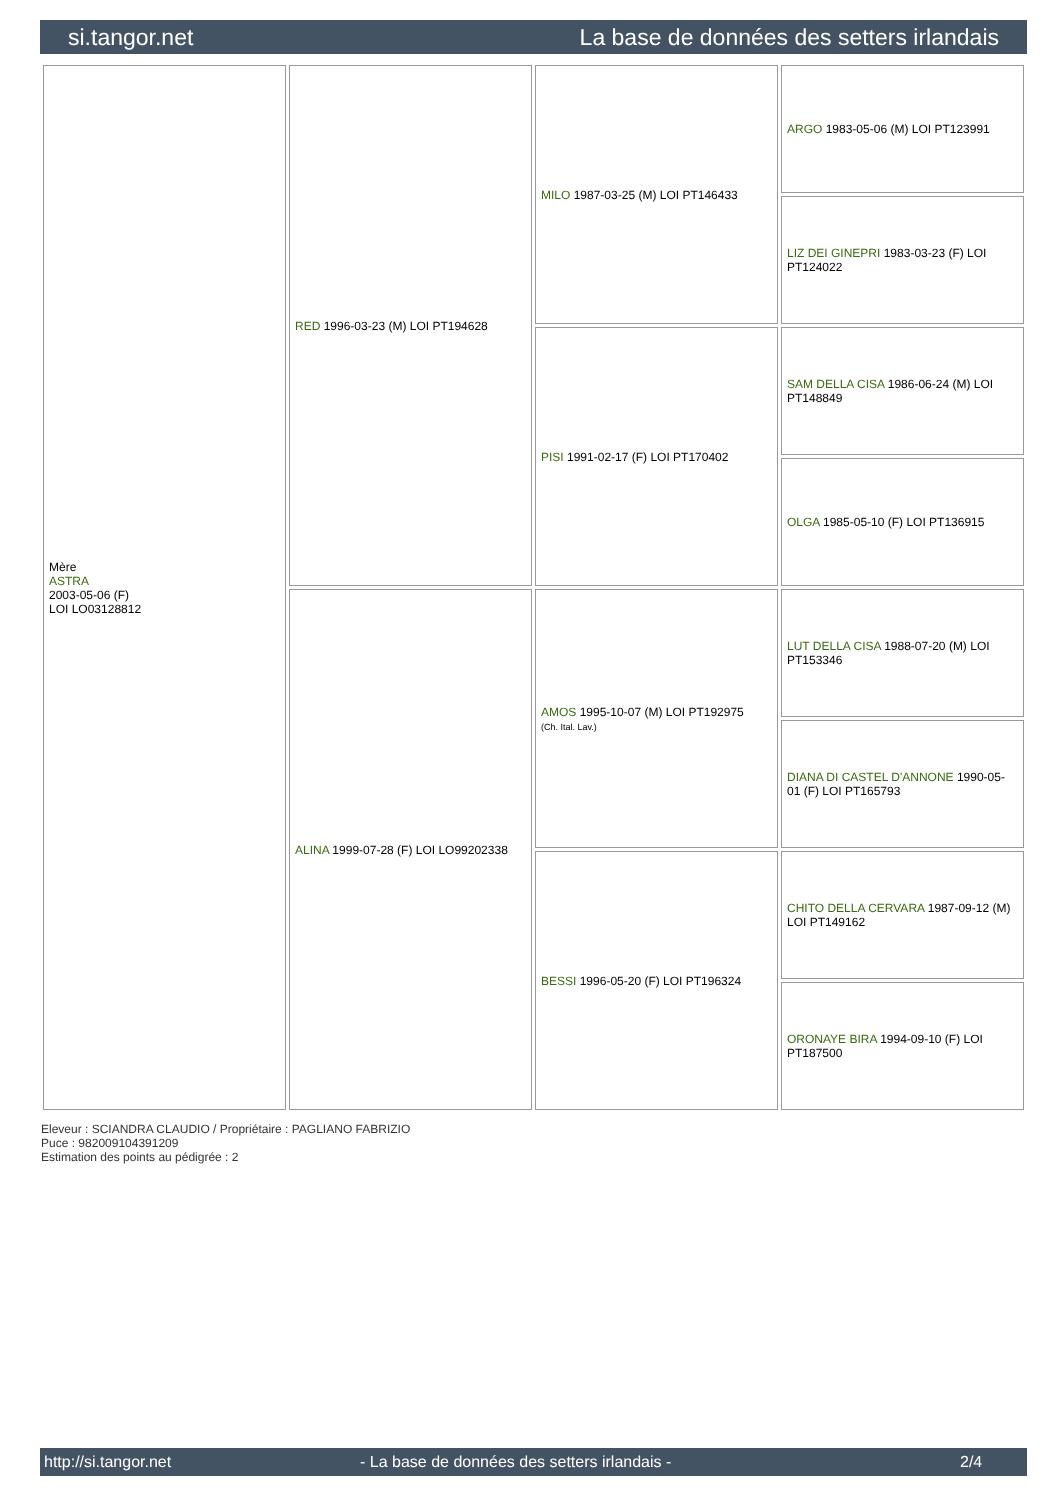si.tangor.net La base de données des setters irlandais
| Mère ASTRA 2003-05-06 (F) LOI LO03128812 | RED 1996-03-23 (M) LOI PT194628 | MILO 1987-03-25 (M) LOI PT146433 | ARGO 1983-05-06 (M) LOI PT123991 |
| | | | LIZ DEI GINEPRI 1983-03-23 (F) LOI PT124022 |
| | | PISI 1991-02-17 (F) LOI PT170402 | SAM DELLA CISA 1986-06-24 (M) LOI PT148849 |
| | | | OLGA 1985-05-10 (F) LOI PT136915 |
| | ALINA 1999-07-28 (F) LOI LO99202338 | AMOS 1995-10-07 (M) LOI PT192975 (Ch. Ital. Lav.) | LUT DELLA CISA 1988-07-20 (M) LOI PT153346 |
| | | | DIANA DI CASTEL D'ANNONE 1990-05-01 (F) LOI PT165793 |
| | | BESSI 1996-05-20 (F) LOI PT196324 | CHITO DELLA CERVARA 1987-09-12 (M) LOI PT149162 |
| | | | ORONAYE BIRA 1994-09-10 (F) LOI PT187500 |
Eleveur : SCIANDRA CLAUDIO / Propriétaire : PAGLIANO FABRIZIO
Puce : 982009104391209
Estimation des points au pédigrée : 2
http://si.tangor.net - La base de données des setters irlandais - 2/4